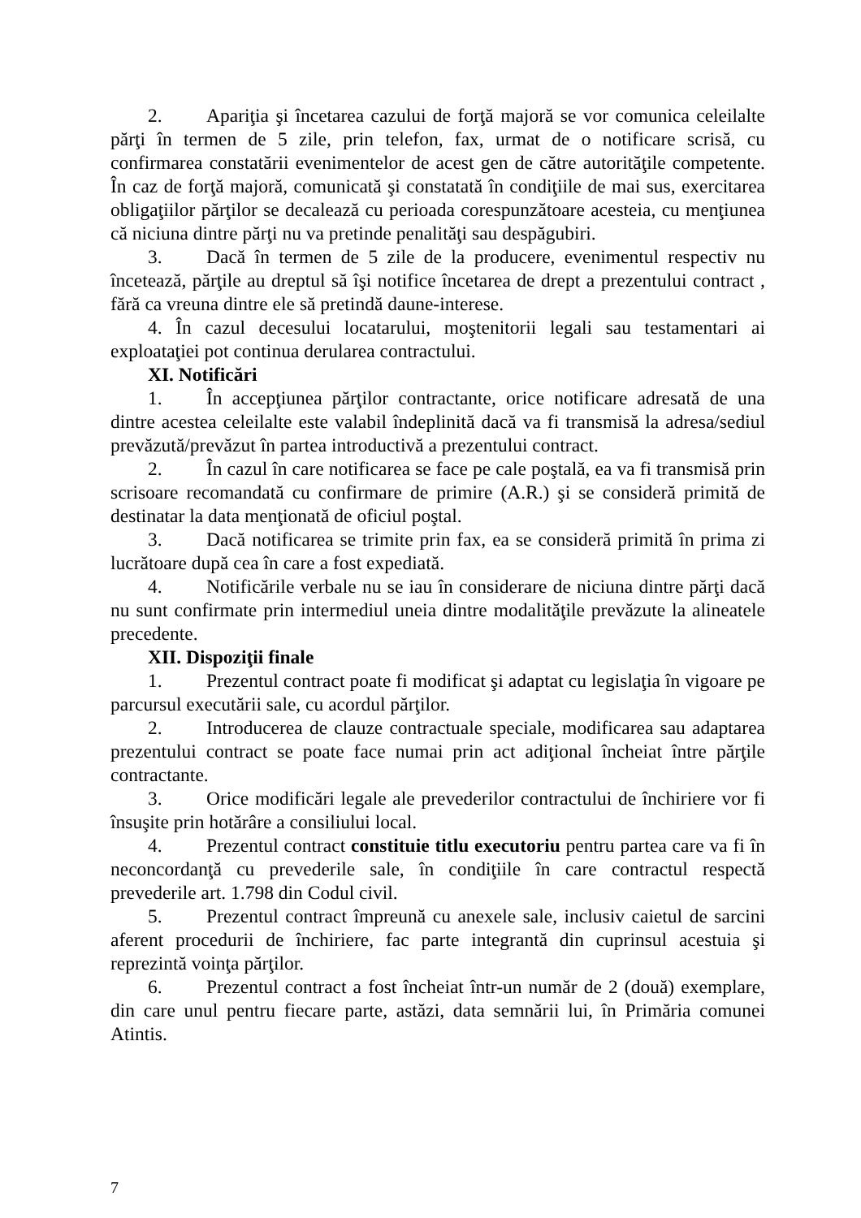2. Apariţia şi încetarea cazului de forţă majoră se vor comunica celeilalte părţi în termen de 5 zile, prin telefon, fax, urmat de o notificare scrisă, cu confirmarea constatării evenimentelor de acest gen de către autorităţile competente. În caz de forţă majoră, comunicată şi constatată în condiţiile de mai sus, exercitarea obligaţiilor părţilor se decalează cu perioada corespunzătoare acesteia, cu menţiunea că niciuna dintre părţi nu va pretinde penalităţi sau despăgubiri.
3. Dacă în termen de 5 zile de la producere, evenimentul respectiv nu încetează, părţile au dreptul să îşi notifice încetarea de drept a prezentului contract , fără ca vreuna dintre ele să pretindă daune-interese.
4. În cazul decesului locatarului, moştenitorii legali sau testamentari ai exploataţiei pot continua derularea contractului.
XI. Notificări
1. În accepţiunea părţilor contractante, orice notificare adresată de una dintre acestea celeilalte este valabil îndeplinită dacă va fi transmisă la adresa/sediul prevăzută/prevăzut în partea introductivă a prezentului contract.
2. În cazul în care notificarea se face pe cale poştală, ea va fi transmisă prin scrisoare recomandată cu confirmare de primire (A.R.) şi se consideră primită de destinatar la data menţionată de oficiul poştal.
3. Dacă notificarea se trimite prin fax, ea se consideră primită în prima zi lucrătoare după cea în care a fost expediată.
4. Notificările verbale nu se iau în considerare de niciuna dintre părţi dacă nu sunt confirmate prin intermediul uneia dintre modalităţile prevăzute la alineatele precedente.
XII. Dispoziţii finale
1. Prezentul contract poate fi modificat şi adaptat cu legislaţia în vigoare pe parcursul executării sale, cu acordul părţilor.
2. Introducerea de clauze contractuale speciale, modificarea sau adaptarea prezentului contract se poate face numai prin act adiţional încheiat între părţile contractante.
3. Orice modificări legale ale prevederilor contractului de închiriere vor fi însuşite prin hotărâre a consiliului local.
4. Prezentul contract constituie titlu executoriu pentru partea care va fi în neconcordanţă cu prevederile sale, în condiţiile în care contractul respectă prevederile art. 1.798 din Codul civil.
5. Prezentul contract împreună cu anexele sale, inclusiv caietul de sarcini aferent procedurii de închiriere, fac parte integrantă din cuprinsul acestuia şi reprezintă voinţa părţilor.
6. Prezentul contract a fost încheiat într-un număr de 2 (două) exemplare, din care unul pentru fiecare parte, astăzi, data semnării lui, în Primăria comunei Atintis.
7